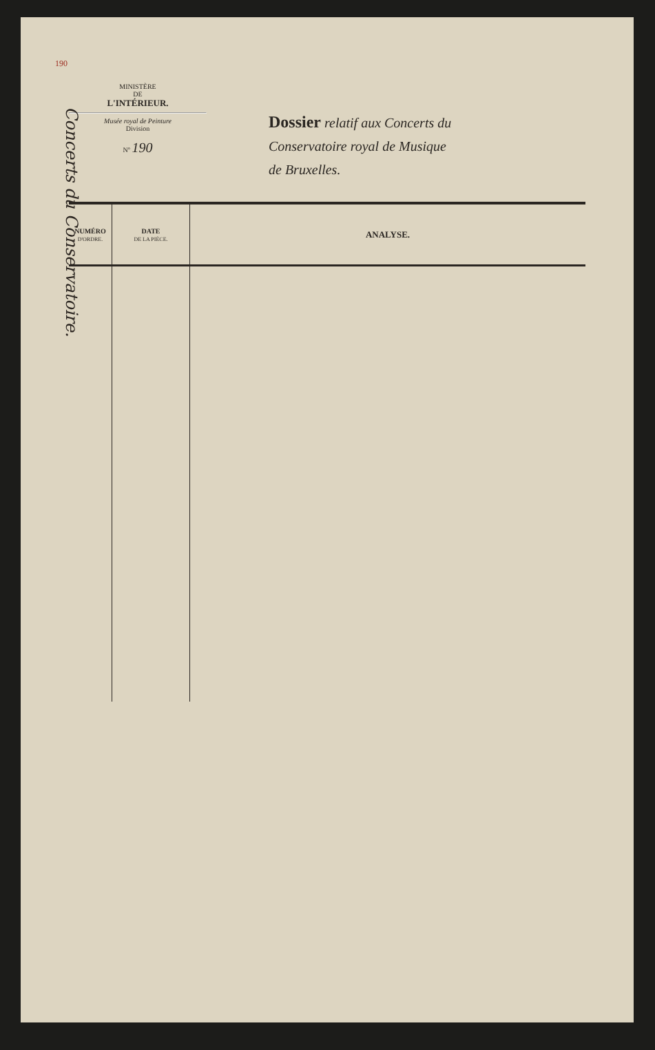190
Concerts du Conservatoire.
MINISTÈRE
DE
L'INTÉRIEUR.
Musée royal de Peinture
Division
Nº 190
Dossier relatif aux Concerts du
Conservatoire royal de Musique
de Bruxelles.
| NUMÉRO D'ORDRE. | DATE DE LA PIÈCE. | ANALYSE. |
| --- | --- | --- |